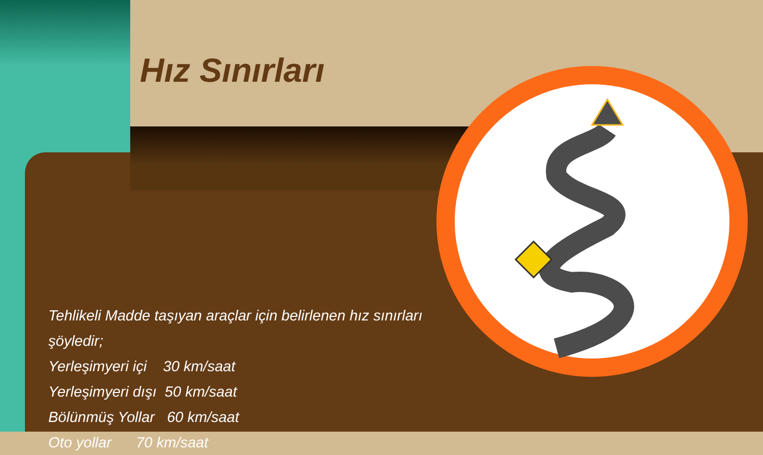Hız Sınırları
Tehlikeli Madde taşıyan araçlar için belirlenen hız sınırları
şöyledir;
Yerleşimyeri içi 30 km/saat
Yerleşimyeri dışı 50 km/saat
Bölünmüş Yollar 60 km/saat
Oto yollar 70 km/saat